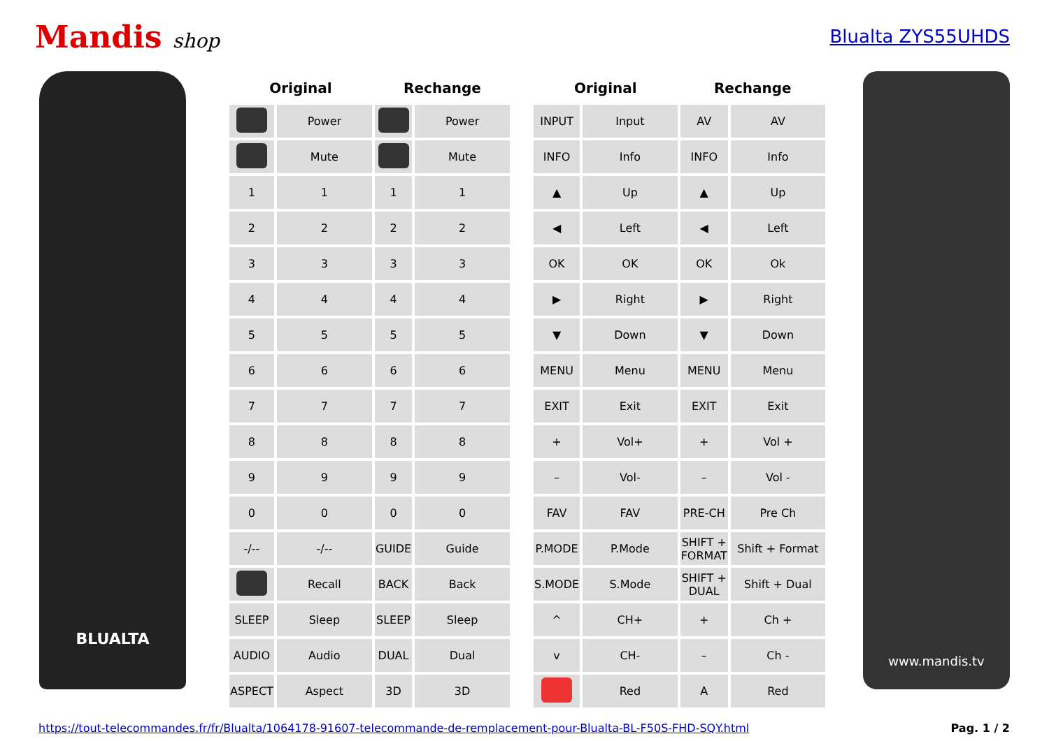Mandis shop Blualta ZYS55UHDS
BLUALTA
| Original | | Rechange | |
| --- | --- | --- | --- |
| | Power | | Power |
| | Mute | | Mute |
| 1 | 1 | 1 | 1 |
| 2 | 2 | 2 | 2 |
| 3 | 3 | 3 | 3 |
| 4 | 4 | 4 | 4 |
| 5 | 5 | 5 | 5 |
| 6 | 6 | 6 | 6 |
| 7 | 7 | 7 | 7 |
| 8 | 8 | 8 | 8 |
| 9 | 9 | 9 | 9 |
| 0 | 0 | 0 | 0 |
| -/-- | -/-- | GUIDE | Guide |
| | Recall | BACK | Back |
| SLEEP | Sleep | SLEEP | Sleep |
| AUDIO | Audio | DUAL | Dual |
| ASPECT | Aspect | 3D | 3D |
| Original | | Rechange | |
| --- | --- | --- | --- |
| INPUT | Input | AV | AV |
| INFO | Info | INFO | Info |
| ▲ | Up | ▲ | Up |
| ◀ | Left | ◀ | Left |
| OK | OK | OK | Ok |
| ▶ | Right | ▶ | Right |
| ▼ | Down | ▼ | Down |
| MENU | Menu | MENU | Menu |
| EXIT | Exit | EXIT | Exit |
| + | Vol+ | + | Vol + |
| – | Vol- | – | Vol - |
| FAV | FAV | PRE-CH | Pre Ch |
| P.MODE | P.Mode | SHIFT + FORMAT | Shift + Format |
| S.MODE | S.Mode | SHIFT + DUAL | Shift + Dual |
| ^ | CH+ | + | Ch + |
| v | CH- | – | Ch - |
| | Red | A | Red |
www.mandis.tv
https://tout-telecommandes.fr/fr/Blualta/1064178-91607-telecommande-de-remplacement-pour-Blualta-BL-F50S-FHD-SQY.html Pag. 1 / 2